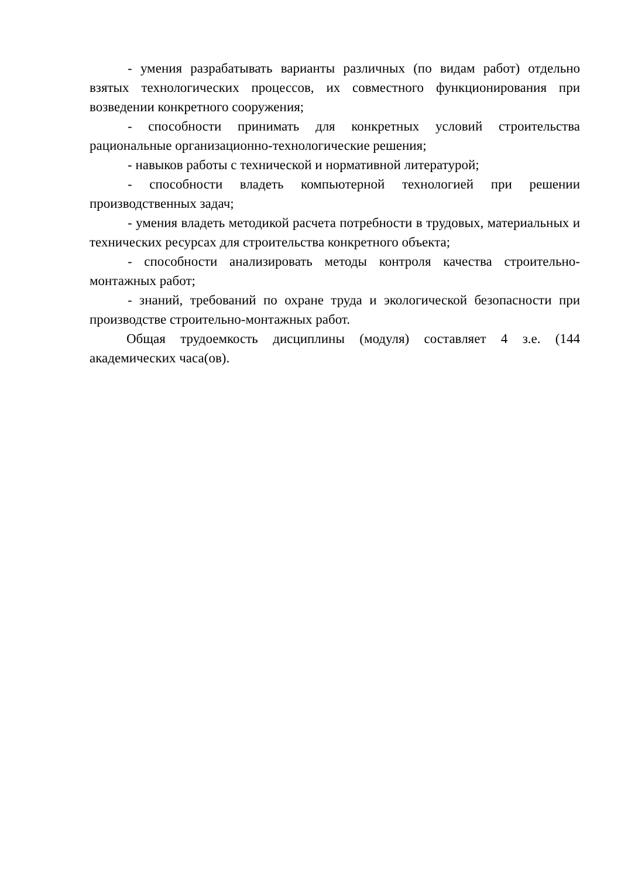- умения разрабатывать варианты различных (по видам работ) отдельно взятых технологических процессов, их совместного функционирования при возведении конкретного сооружения;
- способности принимать для конкретных условий строительства рациональные организационно-технологические решения;
- навыков работы с технической и нормативной литературой;
- способности владеть компьютерной технологией при решении производственных задач;
- умения владеть методикой расчета потребности в трудовых, материальных и технических ресурсах для строительства конкретного объекта;
- способности анализировать методы контроля качества строительно-монтажных работ;
- знаний, требований по охране труда и экологической безопасности при производстве строительно-монтажных работ.
Общая трудоемкость дисциплины (модуля) составляет 4 з.е. (144 академических часа(ов).